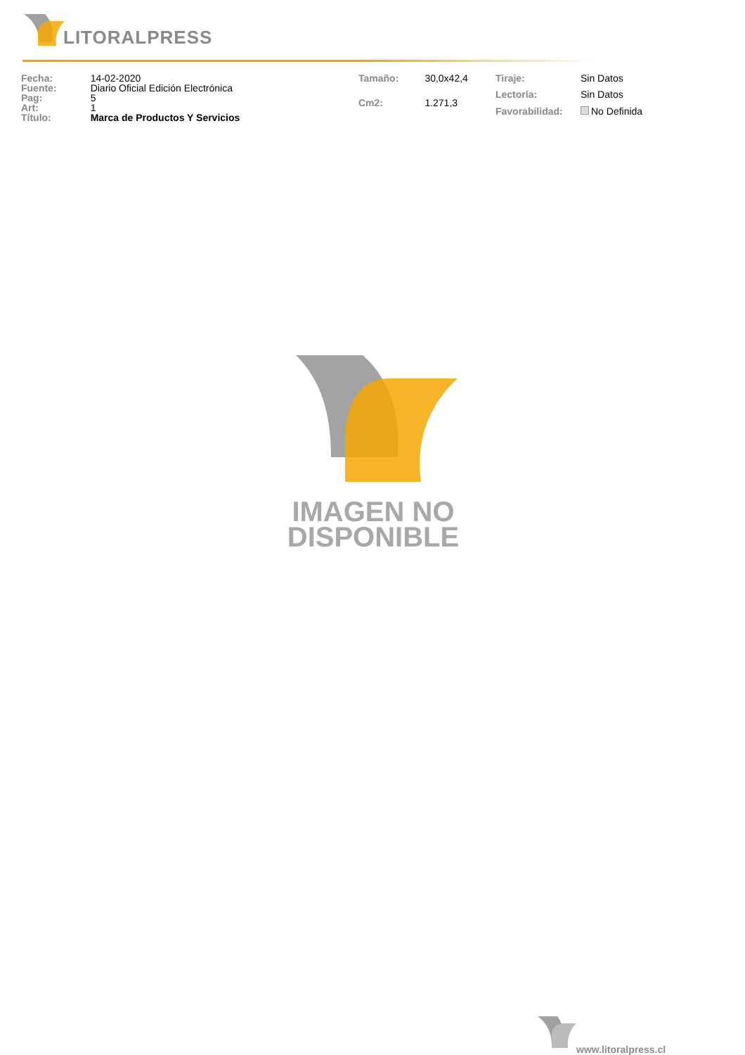LITORALPRESS
| Fecha: | 14-02-2020 |
| Fuente: | Diario Oficial Edición Electrónica |
| Pag: | 5 |
| Art: | 1 |
| Título: | Marca de Productos Y Servicios |
| Tamaño: | 30,0x42,4 |
| Cm2: | 1.271,3 |
| Tiraje: | Sin Datos |
| Lectoría: | Sin Datos |
| Favorabilidad: | No Definida |
IMAGEN NO
DISPONIBLE
www.litoralpress.cl